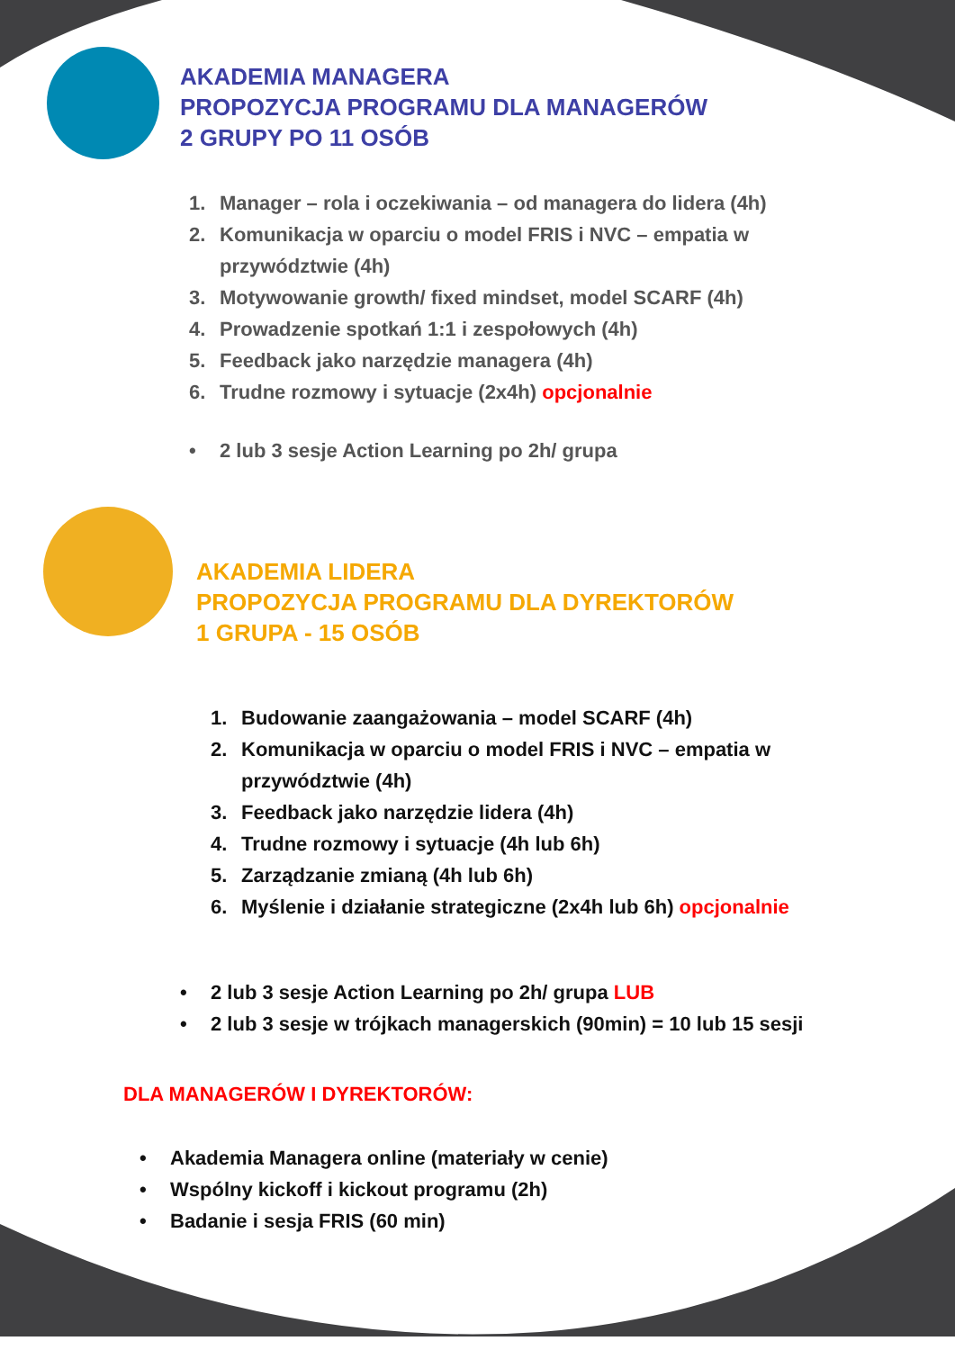AKADEMIA MANAGERA
PROPOZYCJA PROGRAMU DLA MANAGERÓW
2 GRUPY PO 11 OSÓB
1. Manager – rola i oczekiwania – od managera do lidera (4h)
2. Komunikacja w oparciu o model FRIS i NVC – empatia w przywództwie (4h)
3. Motywowanie growth/ fixed mindset, model SCARF (4h)
4. Prowadzenie spotkań 1:1 i zespołowych (4h)
5. Feedback jako narzędzie managera (4h)
6. Trudne rozmowy i sytuacje (2x4h) opcjonalnie
• 2 lub 3 sesje Action Learning po 2h/ grupa
AKADEMIA LIDERA
PROPOZYCJA PROGRAMU DLA DYREKTORÓW
1 GRUPA - 15 OSÓB
1. Budowanie zaangażowania – model SCARF (4h)
2. Komunikacja w oparciu o model FRIS i NVC – empatia w przywództwie (4h)
3. Feedback jako narzędzie lidera (4h)
4. Trudne rozmowy i sytuacje (4h lub 6h)
5. Zarządzanie zmianą (4h lub 6h)
6. Myślenie i działanie strategiczne (2x4h lub 6h) opcjonalnie
• 2 lub 3 sesje Action Learning po 2h/ grupa LUB
• 2 lub 3 sesje w trójkach managerskich (90min) = 10 lub 15 sesji
DLA MANAGERÓW I DYREKTORÓW:
• Akademia Managera online (materiały w cenie)
• Wspólny kickoff i kickout programu (2h)
• Badanie i sesja FRIS (60 min)